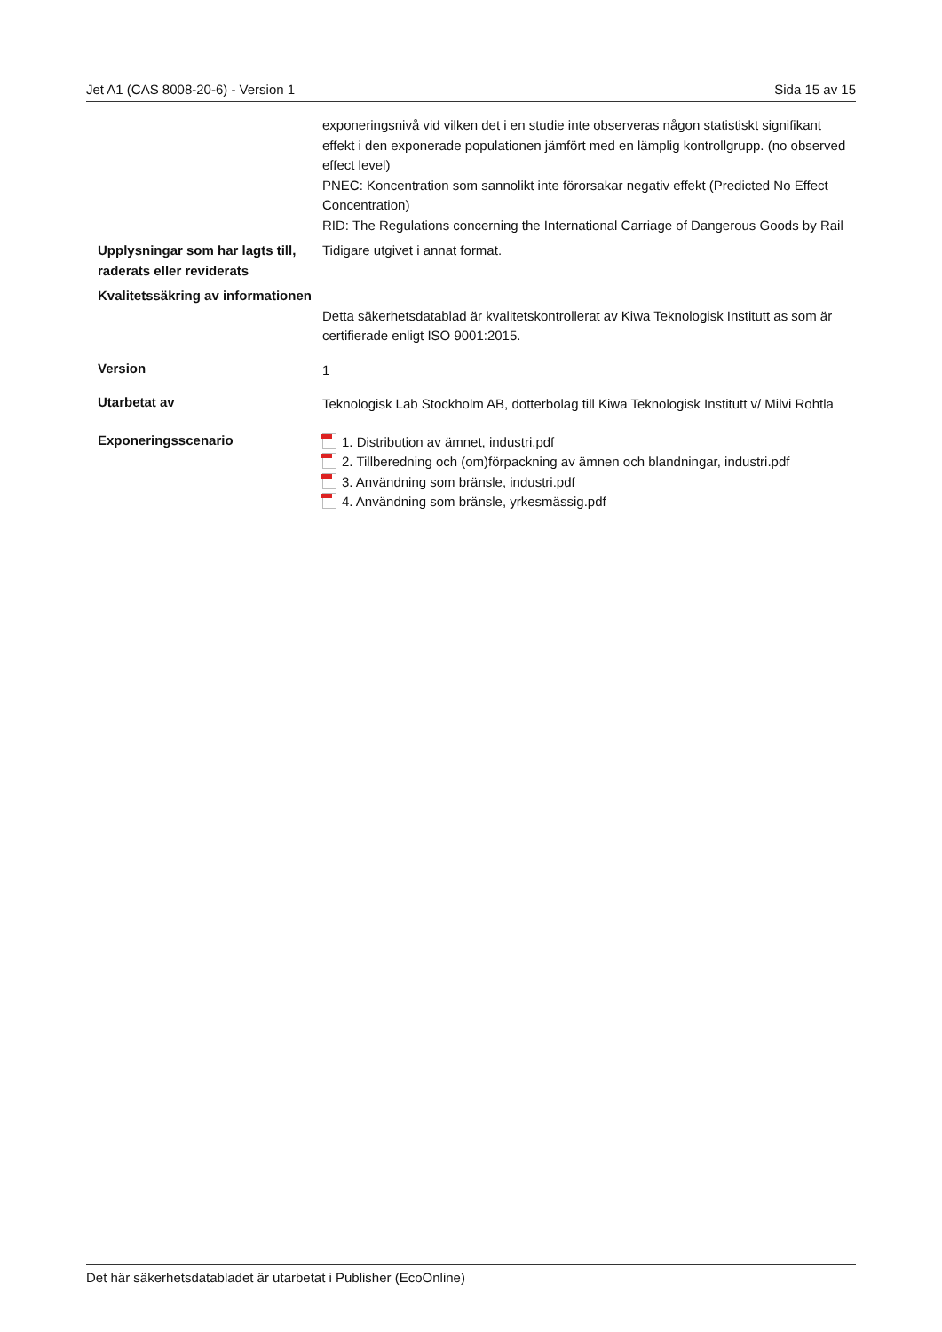Jet A1 (CAS 8008-20-6) - Version 1 Sida 15 av 15
| | exponeringsnivå vid vilken det i en studie inte observeras någon statistiskt signifikant effekt i den exponerade populationen jämfört med en lämplig kontrollgrupp. (no observed effect level) PNEC: Koncentration som sannolikt inte förorsakar negativ effekt (Predicted No Effect Concentration) RID: The Regulations concerning the International Carriage of Dangerous Goods by Rail |
| Upplysningar som har lagts till, raderats eller reviderats | Tidigare utgivet i annat format. |
| Kvalitetssäkring av informationen | Detta säkerhetsdatablad är kvalitetskontrollerat av Kiwa Teknologisk Institutt as som är certifierade enligt ISO 9001:2015. |
| Version | 1 |
| Utarbetat av | Teknologisk Lab Stockholm AB, dotterbolag till Kiwa Teknologisk Institutt v/ Milvi Rohtla |
| Exponeringsscenario | 1. Distribution av ämnet, industri.pdf 2. Tillberedning och (om)förpackning av ämnen och blandningar, industri.pdf 3. Användning som bränsle, industri.pdf 4. Användning som bränsle, yrkesmässig.pdf |
Det här säkerhetsdatabladet är utarbetat i Publisher (EcoOnline)